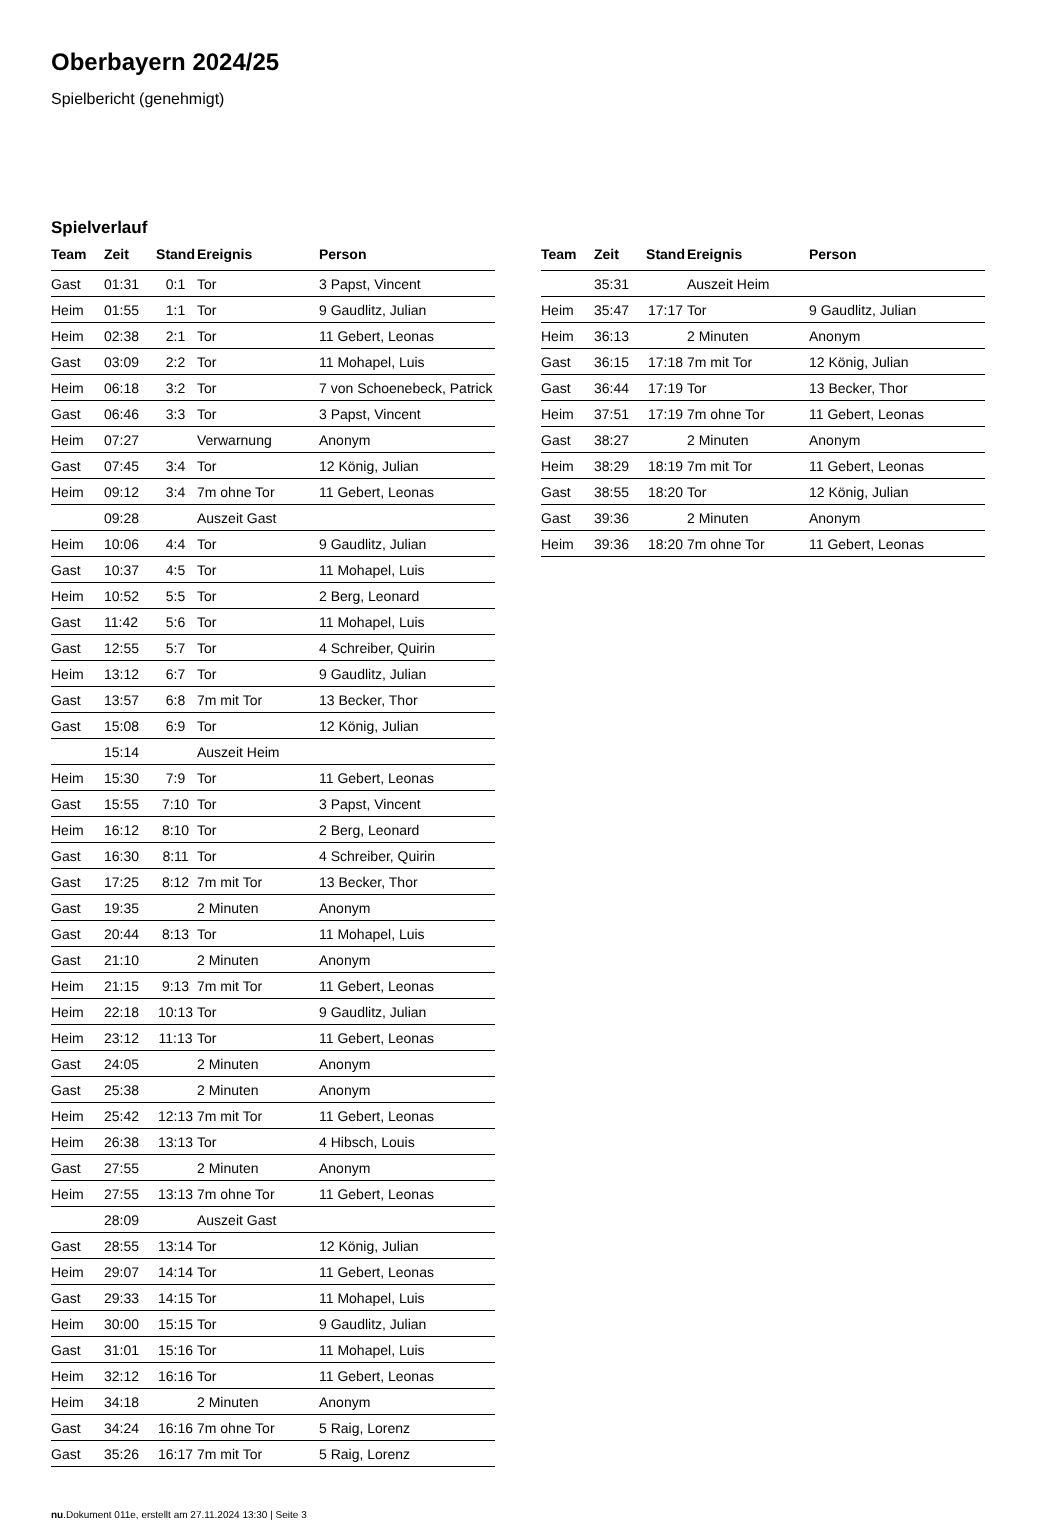Oberbayern 2024/25
Spielbericht (genehmigt)
Spielverlauf
| Team | Zeit | Stand | Ereignis | Person |
| --- | --- | --- | --- | --- |
| Gast | 01:31 | 0:1 | Tor | 3 Papst, Vincent |
| Heim | 01:55 | 1:1 | Tor | 9 Gaudlitz, Julian |
| Heim | 02:38 | 2:1 | Tor | 11 Gebert, Leonas |
| Gast | 03:09 | 2:2 | Tor | 11 Mohapel, Luis |
| Heim | 06:18 | 3:2 | Tor | 7 von Schoenebeck, Patrick |
| Gast | 06:46 | 3:3 | Tor | 3 Papst, Vincent |
| Heim | 07:27 | | Verwarnung | Anonym |
| Gast | 07:45 | 3:4 | Tor | 12 König, Julian |
| Heim | 09:12 | 3:4 | 7m ohne Tor | 11 Gebert, Leonas |
| | 09:28 | | Auszeit Gast | |
| Heim | 10:06 | 4:4 | Tor | 9 Gaudlitz, Julian |
| Gast | 10:37 | 4:5 | Tor | 11 Mohapel, Luis |
| Heim | 10:52 | 5:5 | Tor | 2 Berg, Leonard |
| Gast | 11:42 | 5:6 | Tor | 11 Mohapel, Luis |
| Gast | 12:55 | 5:7 | Tor | 4 Schreiber, Quirin |
| Heim | 13:12 | 6:7 | Tor | 9 Gaudlitz, Julian |
| Gast | 13:57 | 6:8 | 7m mit Tor | 13 Becker, Thor |
| Gast | 15:08 | 6:9 | Tor | 12 König, Julian |
| | 15:14 | | Auszeit Heim | |
| Heim | 15:30 | 7:9 | Tor | 11 Gebert, Leonas |
| Gast | 15:55 | 7:10 | Tor | 3 Papst, Vincent |
| Heim | 16:12 | 8:10 | Tor | 2 Berg, Leonard |
| Gast | 16:30 | 8:11 | Tor | 4 Schreiber, Quirin |
| Gast | 17:25 | 8:12 | 7m mit Tor | 13 Becker, Thor |
| Gast | 19:35 | | 2 Minuten | Anonym |
| Gast | 20:44 | 8:13 | Tor | 11 Mohapel, Luis |
| Gast | 21:10 | | 2 Minuten | Anonym |
| Heim | 21:15 | 9:13 | 7m mit Tor | 11 Gebert, Leonas |
| Heim | 22:18 | 10:13 | Tor | 9 Gaudlitz, Julian |
| Heim | 23:12 | 11:13 | Tor | 11 Gebert, Leonas |
| Gast | 24:05 | | 2 Minuten | Anonym |
| Gast | 25:38 | | 2 Minuten | Anonym |
| Heim | 25:42 | 12:13 | 7m mit Tor | 11 Gebert, Leonas |
| Heim | 26:38 | 13:13 | Tor | 4 Hibsch, Louis |
| Gast | 27:55 | | 2 Minuten | Anonym |
| Heim | 27:55 | 13:13 | 7m ohne Tor | 11 Gebert, Leonas |
| | 28:09 | | Auszeit Gast | |
| Gast | 28:55 | 13:14 | Tor | 12 König, Julian |
| Heim | 29:07 | 14:14 | Tor | 11 Gebert, Leonas |
| Gast | 29:33 | 14:15 | Tor | 11 Mohapel, Luis |
| Heim | 30:00 | 15:15 | Tor | 9 Gaudlitz, Julian |
| Gast | 31:01 | 15:16 | Tor | 11 Mohapel, Luis |
| Heim | 32:12 | 16:16 | Tor | 11 Gebert, Leonas |
| Heim | 34:18 | | 2 Minuten | Anonym |
| Gast | 34:24 | 16:16 | 7m ohne Tor | 5 Raig, Lorenz |
| Gast | 35:26 | 16:17 | 7m mit Tor | 5 Raig, Lorenz |
| Team | Zeit | Stand | Ereignis | Person |
| --- | --- | --- | --- | --- |
| | 35:31 | | Auszeit Heim | |
| Heim | 35:47 | 17:17 | Tor | 9 Gaudlitz, Julian |
| Heim | 36:13 | | 2 Minuten | Anonym |
| Gast | 36:15 | 17:18 | 7m mit Tor | 12 König, Julian |
| Gast | 36:44 | 17:19 | Tor | 13 Becker, Thor |
| Heim | 37:51 | 17:19 | 7m ohne Tor | 11 Gebert, Leonas |
| Gast | 38:27 | | 2 Minuten | Anonym |
| Heim | 38:29 | 18:19 | 7m mit Tor | 11 Gebert, Leonas |
| Gast | 38:55 | 18:20 | Tor | 12 König, Julian |
| Gast | 39:36 | | 2 Minuten | Anonym |
| Heim | 39:36 | 18:20 | 7m ohne Tor | 11 Gebert, Leonas |
nu.Dokument 011e, erstellt am 27.11.2024 13:30 | Seite 3